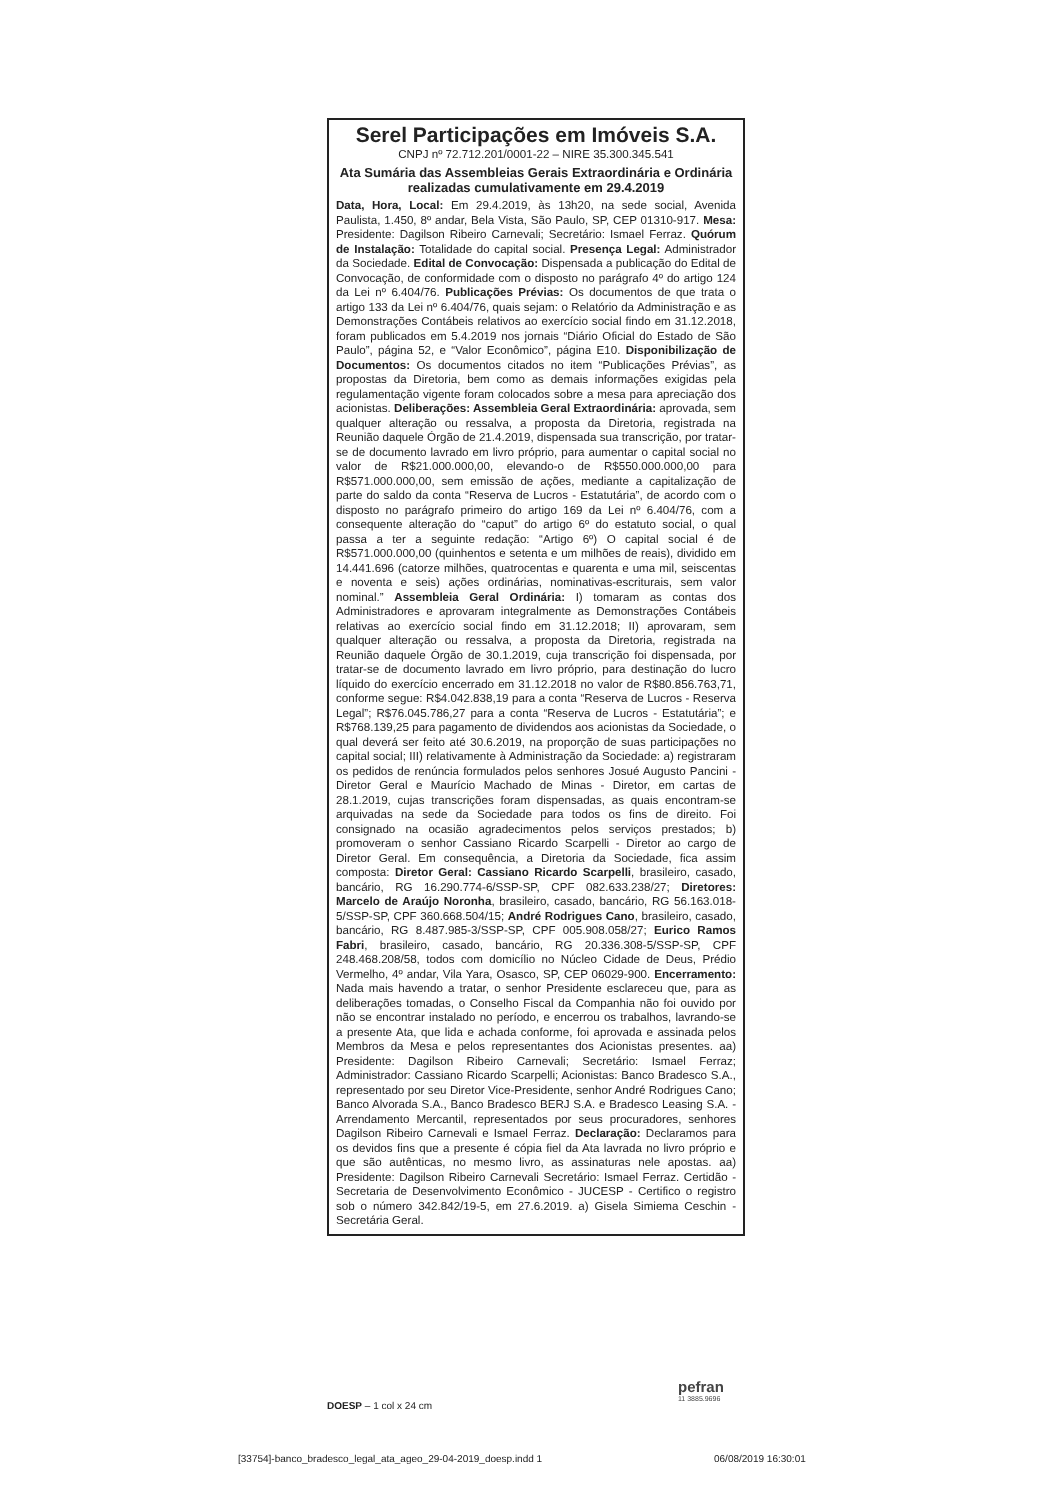Serel Participações em Imóveis S.A.
CNPJ nº 72.712.201/0001-22 – NIRE 35.300.345.541
Ata Sumária das Assembleias Gerais Extraordinária e Ordinária realizadas cumulativamente em 29.4.2019
Data, Hora, Local: Em 29.4.2019, às 13h20, na sede social, Avenida Paulista, 1.450, 8º andar, Bela Vista, São Paulo, SP, CEP 01310-917. Mesa: Presidente: Dagilson Ribeiro Carnevali; Secretário: Ismael Ferraz. Quórum de Instalação: Totalidade do capital social. Presença Legal: Administrador da Sociedade. Edital de Convocação: Dispensada a publicação do Edital de Convocação, de conformidade com o disposto no parágrafo 4º do artigo 124 da Lei nº 6.404/76. Publicações Prévias: Os documentos de que trata o artigo 133 da Lei nº 6.404/76, quais sejam: o Relatório da Administração e as Demonstrações Contábeis relativos ao exercício social findo em 31.12.2018, foram publicados em 5.4.2019 nos jornais “Diário Oficial do Estado de São Paulo”, página 52, e “Valor Econômico”, página E10. Disponibilização de Documentos: Os documentos citados no item “Publicações Prévias”, as propostas da Diretoria, bem como as demais informações exigidas pela regulamentação vigente foram colocados sobre a mesa para apreciação dos acionistas. Deliberações: Assembleia Geral Extraordinária: aprovada, sem qualquer alteração ou ressalva, a proposta da Diretoria, registrada na Reunião daquele Órgão de 21.4.2019, dispensada sua transcrição, por tratar-se de documento lavrado em livro próprio, para aumentar o capital social no valor de R$21.000.000,00, elevando-o de R$550.000.000,00 para R$571.000.000,00, sem emissão de ações, mediante a capitalização de parte do saldo da conta “Reserva de Lucros - Estatutária”, de acordo com o disposto no parágrafo primeiro do artigo 169 da Lei nº 6.404/76, com a consequente alteração do “caput” do artigo 6º do estatuto social, o qual passa a ter a seguinte redação: “Artigo 6º) O capital social é de R$571.000.000,00 (quinhentos e setenta e um milhões de reais), dividido em 14.441.696 (catorze milhões, quatrocentas e quarenta e uma mil, seiscentas e noventa e seis) ações ordinárias, nominativas-escriturais, sem valor nominal.” Assembleia Geral Ordinária: I) tomaram as contas dos Administradores e aprovaram integralmente as Demonstrações Contábeis relativas ao exercício social findo em 31.12.2018; II) aprovaram, sem qualquer alteração ou ressalva, a proposta da Diretoria, registrada na Reunião daquele Órgão de 30.1.2019, cuja transcrição foi dispensada, por tratar-se de documento lavrado em livro próprio, para destinação do lucro líquido do exercício encerrado em 31.12.2018 no valor de R$80.856.763,71, conforme segue: R$4.042.838,19 para a conta “Reserva de Lucros - Reserva Legal”; R$76.045.786,27 para a conta “Reserva de Lucros - Estatutária”; e R$768.139,25 para pagamento de dividendos aos acionistas da Sociedade, o qual deverá ser feito até 30.6.2019, na proporção de suas participações no capital social; III) relativamente à Administração da Sociedade: a) registraram os pedidos de renúncia formulados pelos senhores Josué Augusto Pancini - Diretor Geral e Maurício Machado de Minas - Diretor, em cartas de 28.1.2019, cujas transcrições foram dispensadas, as quais encontram-se arquivadas na sede da Sociedade para todos os fins de direito. Foi consignado na ocasião agradecimentos pelos serviços prestados; b) promoveram o senhor Cassiano Ricardo Scarpelli - Diretor ao cargo de Diretor Geral. Em consequência, a Diretoria da Sociedade, fica assim composta: Diretor Geral: Cassiano Ricardo Scarpelli, brasileiro, casado, bancário, RG 16.290.774-6/SSP-SP, CPF 082.633.238/27; Diretores: Marcelo de Araújo Noronha, brasileiro, casado, bancário, RG 56.163.018-5/SSP-SP, CPF 360.668.504/15; André Rodrigues Cano, brasileiro, casado, bancário, RG 8.487.985-3/SSP-SP, CPF 005.908.058/27; Eurico Ramos Fabri, brasileiro, casado, bancário, RG 20.336.308-5/SSP-SP, CPF 248.468.208/58, todos com domicílio no Núcleo Cidade de Deus, Prédio Vermelho, 4º andar, Vila Yara, Osasco, SP, CEP 06029-900. Encerramento: Nada mais havendo a tratar, o senhor Presidente esclareceu que, para as deliberações tomadas, o Conselho Fiscal da Companhia não foi ouvido por não se encontrar instalado no período, e encerrou os trabalhos, lavrando-se a presente Ata, que lida e achada conforme, foi aprovada e assinada pelos Membros da Mesa e pelos representantes dos Acionistas presentes. aa) Presidente: Dagilson Ribeiro Carnevali; Secretário: Ismael Ferraz; Administrador: Cassiano Ricardo Scarpelli; Acionistas: Banco Bradesco S.A., representado por seu Diretor Vice-Presidente, senhor André Rodrigues Cano; Banco Alvorada S.A., Banco Bradesco BERJ S.A. e Bradesco Leasing S.A. - Arrendamento Mercantil, representados por seus procuradores, senhores Dagilson Ribeiro Carnevali e Ismael Ferraz. Declaração: Declaramos para os devidos fins que a presente é cópia fiel da Ata lavrada no livro próprio e que são autênticas, no mesmo livro, as assinaturas nele apostas. aa) Presidente: Dagilson Ribeiro Carnevali Secretário: Ismael Ferraz. Certidão - Secretaria de Desenvolvimento Econômico - JUCESP - Certifico o registro sob o número 342.842/19-5, em 27.6.2019. a) Gisela Simiema Ceschin - Secretária Geral.
pefran
11 3885.9696
DOESP – 1 col x 24 cm
[33754]-banco_bradesco_legal_ata_ageo_29-04-2019_doesp.indd 1
06/08/2019 16:30:01